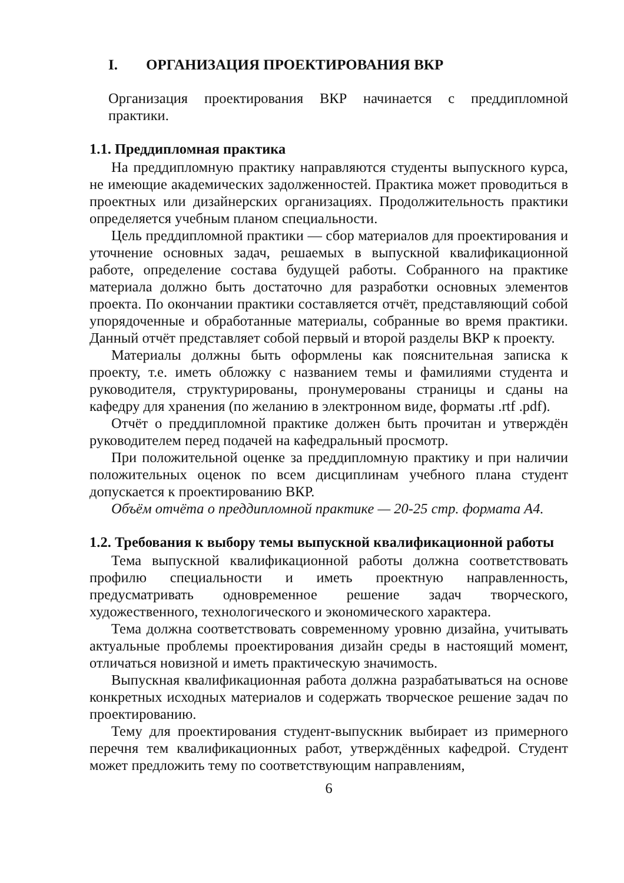I. ОРГАНИЗАЦИЯ ПРОЕКТИРОВАНИЯ ВКР
Организация проектирования ВКР начинается с преддипломной практики.
1.1. Преддипломная практика
На преддипломную практику направляются студенты выпускного курса, не имеющие академических задолженностей. Практика может проводиться в проектных или дизайнерских организациях. Продолжительность практики определяется учебным планом специальности.
Цель преддипломной практики — сбор материалов для проектирования и уточнение основных задач, решаемых в выпускной квалификационной работе, определение состава будущей работы. Собранного на практике материала должно быть достаточно для разработки основных элементов проекта. По окончании практики составляется отчёт, представляющий собой упорядоченные и обработанные материалы, собранные во время практики. Данный отчёт представляет собой первый и второй разделы ВКР к проекту.
Материалы должны быть оформлены как пояснительная записка к проекту, т.е. иметь обложку с названием темы и фамилиями студента и руководителя, структурированы, пронумерованы страницы и сданы на кафедру для хранения (по желанию в электронном виде, форматы .rtf .pdf).
Отчёт о преддипломной практике должен быть прочитан и утверждён руководителем перед подачей на кафедральный просмотр.
При положительной оценке за преддипломную практику и при наличии положительных оценок по всем дисциплинам учебного плана студент допускается к проектированию ВКР.
Объём отчёта о преддипломной практике — 20-25 стр. формата А4.
1.2. Требования к выбору темы выпускной квалификационной работы
Тема выпускной квалификационной работы должна соответствовать профилю специальности и иметь проектную направленность, предусматривать одновременное решение задач творческого, художественного, технологического и экономического характера.
Тема должна соответствовать современному уровню дизайна, учитывать актуальные проблемы проектирования дизайн среды в настоящий момент, отличаться новизной и иметь практическую значимость.
Выпускная квалификационная работа должна разрабатываться на основе конкретных исходных материалов и содержать творческое решение задач по проектированию.
Тему для проектирования студент-выпускник выбирает из примерного перечня тем квалификационных работ, утверждённых кафедрой. Студент может предложить тему по соответствующим направлениям,
6